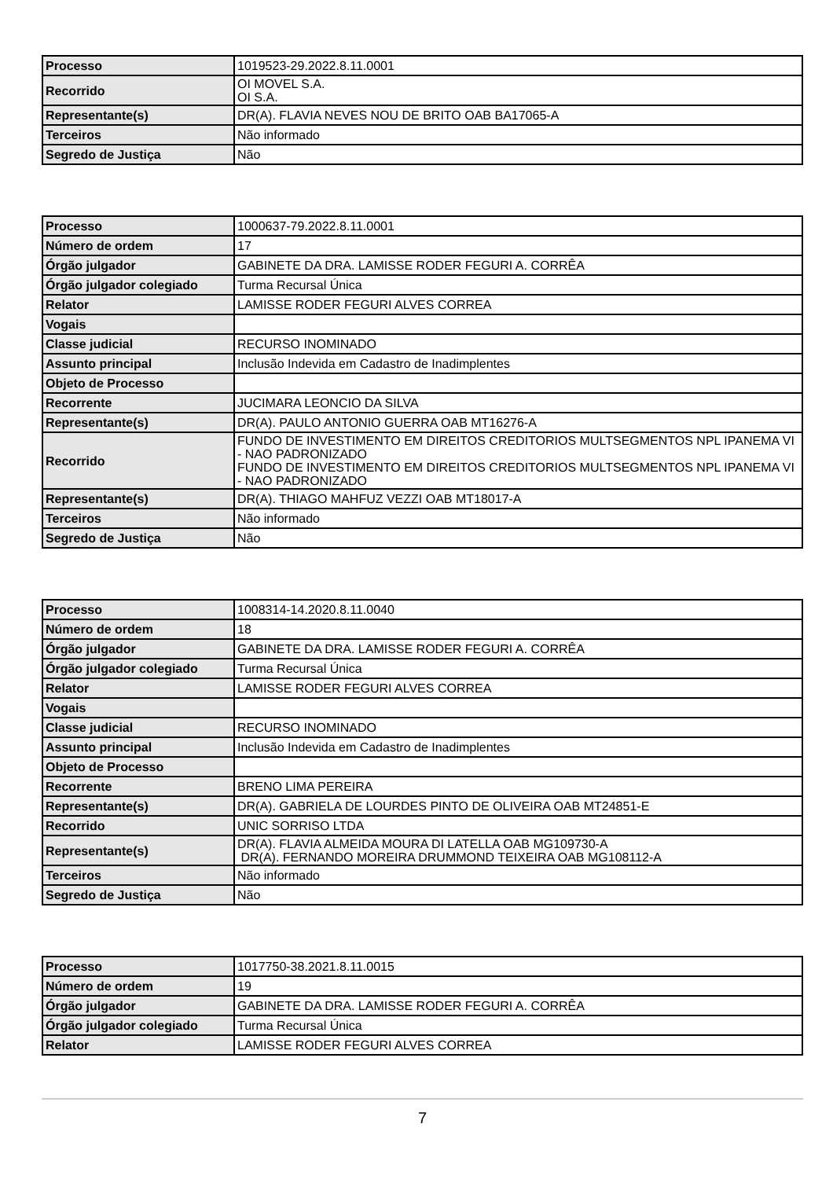| Processo | 1019523-29.2022.8.11.0001 |
| Recorrido | OI MOVEL S.A. OI S.A. |
| Representante(s) | DR(A). FLAVIA NEVES NOU DE BRITO OAB BA17065-A |
| Terceiros | Não informado |
| Segredo de Justiça | Não |
| Processo | 1000637-79.2022.8.11.0001 |
| Número de ordem | 17 |
| Órgão julgador | GABINETE DA DRA. LAMISSE RODER FEGURI A. CORRÊA |
| Órgão julgador colegiado | Turma Recursal Única |
| Relator | LAMISSE RODER FEGURI ALVES CORREA |
| Vogais | |
| Classe judicial | RECURSO INOMINADO |
| Assunto principal | Inclusão Indevida em Cadastro de Inadimplentes |
| Objeto de Processo | |
| Recorrente | JUCIMARA LEONCIO DA SILVA |
| Representante(s) | DR(A). PAULO ANTONIO GUERRA OAB MT16276-A |
| Recorrido | FUNDO DE INVESTIMENTO EM DIREITOS CREDITORIOS MULTSEGMENTOS NPL IPANEMA VI - NAO PADRONIZADO FUNDO DE INVESTIMENTO EM DIREITOS CREDITORIOS MULTSEGMENTOS NPL IPANEMA VI - NAO PADRONIZADO |
| Representante(s) | DR(A). THIAGO MAHFUZ VEZZI OAB MT18017-A |
| Terceiros | Não informado |
| Segredo de Justiça | Não |
| Processo | 1008314-14.2020.8.11.0040 |
| Número de ordem | 18 |
| Órgão julgador | GABINETE DA DRA. LAMISSE RODER FEGURI A. CORRÊA |
| Órgão julgador colegiado | Turma Recursal Única |
| Relator | LAMISSE RODER FEGURI ALVES CORREA |
| Vogais | |
| Classe judicial | RECURSO INOMINADO |
| Assunto principal | Inclusão Indevida em Cadastro de Inadimplentes |
| Objeto de Processo | |
| Recorrente | BRENO LIMA PEREIRA |
| Representante(s) | DR(A). GABRIELA DE LOURDES PINTO DE OLIVEIRA OAB MT24851-E |
| Recorrido | UNIC SORRISO LTDA |
| Representante(s) | DR(A). FLAVIA ALMEIDA MOURA DI LATELLA OAB MG109730-A DR(A). FERNANDO MOREIRA DRUMMOND TEIXEIRA OAB MG108112-A |
| Terceiros | Não informado |
| Segredo de Justiça | Não |
| Processo | 1017750-38.2021.8.11.0015 |
| Número de ordem | 19 |
| Órgão julgador | GABINETE DA DRA. LAMISSE RODER FEGURI A. CORRÊA |
| Órgão julgador colegiado | Turma Recursal Única |
| Relator | LAMISSE RODER FEGURI ALVES CORREA |
7